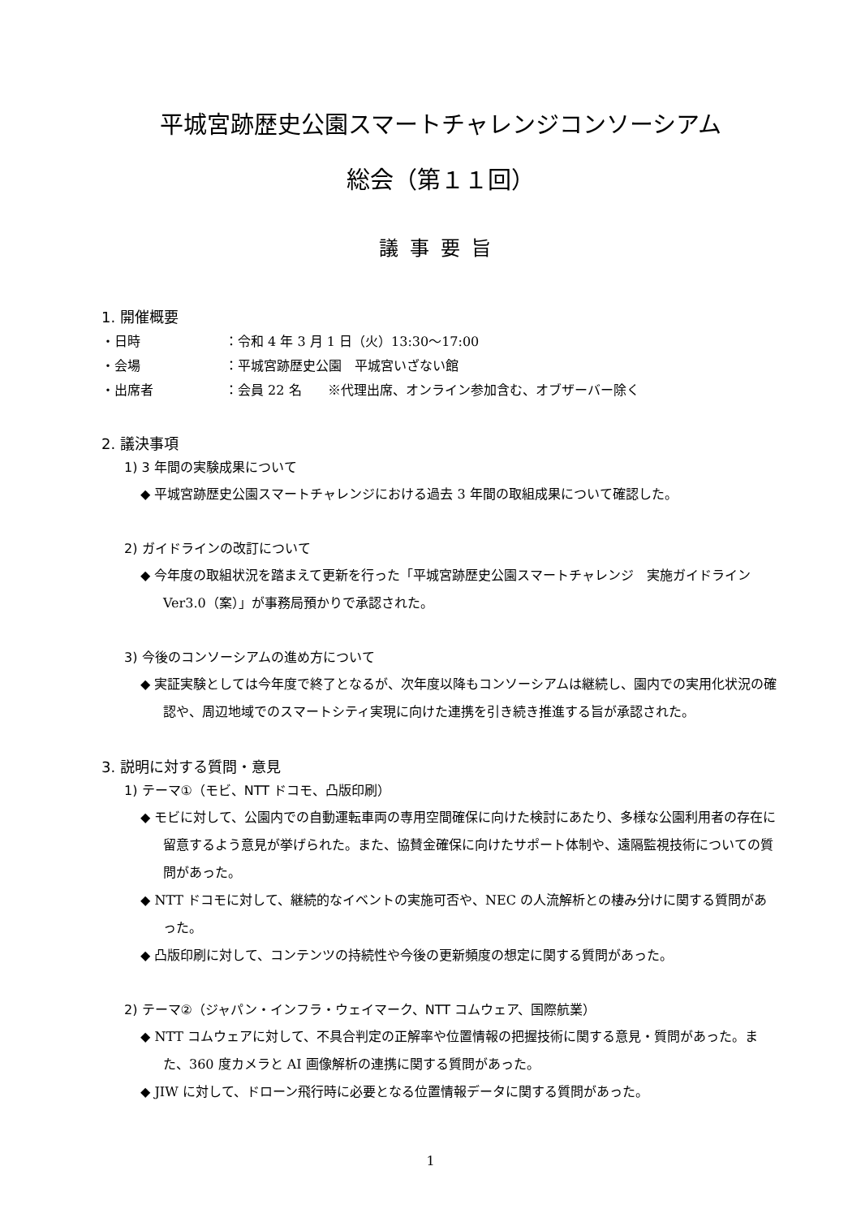平城宮跡歴史公園スマートチャレンジコンソーシアム
総会（第１１回）
議事要旨
1. 開催概要
・日時 ：令和 4 年 3 月 1 日（火）13:30〜17:00
・会場 ：平城宮跡歴史公園　平城宮いざない館
・出席者 ：会員 22 名　　※代理出席、オンライン参加含む、オブザーバー除く
2. 議決事項
1) 3 年間の実験成果について
◆ 平城宮跡歴史公園スマートチャレンジにおける過去 3 年間の取組成果について確認した。
2) ガイドラインの改訂について
◆ 今年度の取組状況を踏まえて更新を行った「平城宮跡歴史公園スマートチャレンジ　実施ガイドライン　Ver3.0（案）」が事務局預かりで承認された。
3) 今後のコンソーシアムの進め方について
◆ 実証実験としては今年度で終了となるが、次年度以降もコンソーシアムは継続し、園内での実用化状況の確認や、周辺地域でのスマートシティ実現に向けた連携を引き続き推進する旨が承認された。
3. 説明に対する質問・意見
1) テーマ①（モビ、NTT ドコモ、凸版印刷）
◆ モビに対して、公園内での自動運転車両の専用空間確保に向けた検討にあたり、多様な公園利用者の存在に留意するよう意見が挙げられた。また、協賛金確保に向けたサポート体制や、遠隔監視技術についての質問があった。
◆ NTT ドコモに対して、継続的なイベントの実施可否や、NEC の人流解析との棲み分けに関する質問があった。
◆ 凸版印刷に対して、コンテンツの持続性や今後の更新頻度の想定に関する質問があった。
2) テーマ②（ジャパン・インフラ・ウェイマーク、NTT コムウェア、国際航業）
◆ NTT コムウェアに対して、不具合判定の正解率や位置情報の把握技術に関する意見・質問があった。また、360 度カメラと AI 画像解析の連携に関する質問があった。
◆ JIW に対して、ドローン飛行時に必要となる位置情報データに関する質問があった。
1